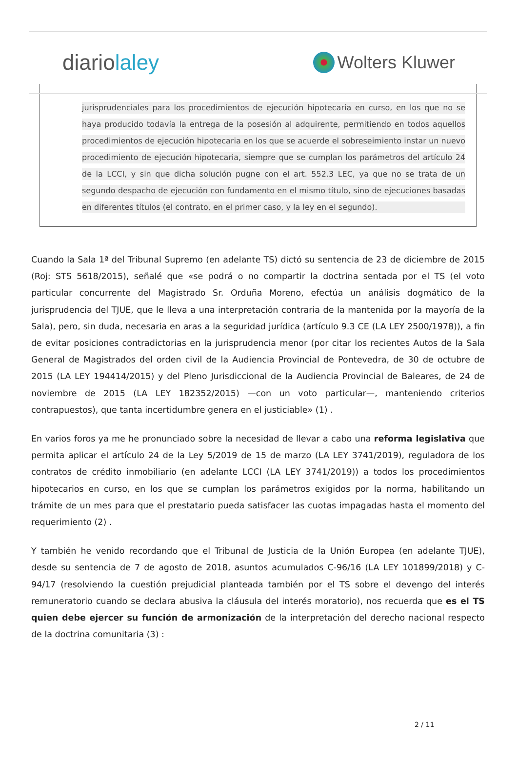diariolaley
Wolters Kluwer
jurisprudenciales para los procedimientos de ejecución hipotecaria en curso, en los que no se haya producido todavía la entrega de la posesión al adquirente, permitiendo en todos aquellos procedimientos de ejecución hipotecaria en los que se acuerde el sobreseimiento instar un nuevo procedimiento de ejecución hipotecaria, siempre que se cumplan los parámetros del artículo 24 de la LCCI, y sin que dicha solución pugne con el art. 552.3 LEC, ya que no se trata de un segundo despacho de ejecución con fundamento en el mismo título, sino de ejecuciones basadas en diferentes títulos (el contrato, en el primer caso, y la ley en el segundo).
Cuando la Sala 1ª del Tribunal Supremo (en adelante TS) dictó su sentencia de 23 de diciembre de 2015 (Roj: STS 5618/2015), señalé que «se podrá o no compartir la doctrina sentada por el TS (el voto particular concurrente del Magistrado Sr. Orduña Moreno, efectúa un análisis dogmático de la jurisprudencia del TJUE, que le lleva a una interpretación contraria de la mantenida por la mayoría de la Sala), pero, sin duda, necesaria en aras a la seguridad jurídica (artículo 9.3 CE (LA LEY 2500/1978)), a fin de evitar posiciones contradictorias en la jurisprudencia menor (por citar los recientes Autos de la Sala General de Magistrados del orden civil de la Audiencia Provincial de Pontevedra, de 30 de octubre de 2015 (LA LEY 194414/2015) y del Pleno Jurisdiccional de la Audiencia Provincial de Baleares, de 24 de noviembre de 2015 (LA LEY 182352/2015) —con un voto particular—, manteniendo criterios contrapuestos), que tanta incertidumbre genera en el justiciable» (1) .
En varios foros ya me he pronunciado sobre la necesidad de llevar a cabo una reforma legislativa que permita aplicar el artículo 24 de la Ley 5/2019 de 15 de marzo (LA LEY 3741/2019), reguladora de los contratos de crédito inmobiliario (en adelante LCCI (LA LEY 3741/2019)) a todos los procedimientos hipotecarios en curso, en los que se cumplan los parámetros exigidos por la norma, habilitando un trámite de un mes para que el prestatario pueda satisfacer las cuotas impagadas hasta el momento del requerimiento (2) .
Y también he venido recordando que el Tribunal de Justicia de la Unión Europea (en adelante TJUE), desde su sentencia de 7 de agosto de 2018, asuntos acumulados C-96/16 (LA LEY 101899/2018) y C-94/17 (resolviendo la cuestión prejudicial planteada también por el TS sobre el devengo del interés remuneratorio cuando se declara abusiva la cláusula del interés moratorio), nos recuerda que es el TS quien debe ejercer su función de armonización de la interpretación del derecho nacional respecto de la doctrina comunitaria (3) :
2 / 11